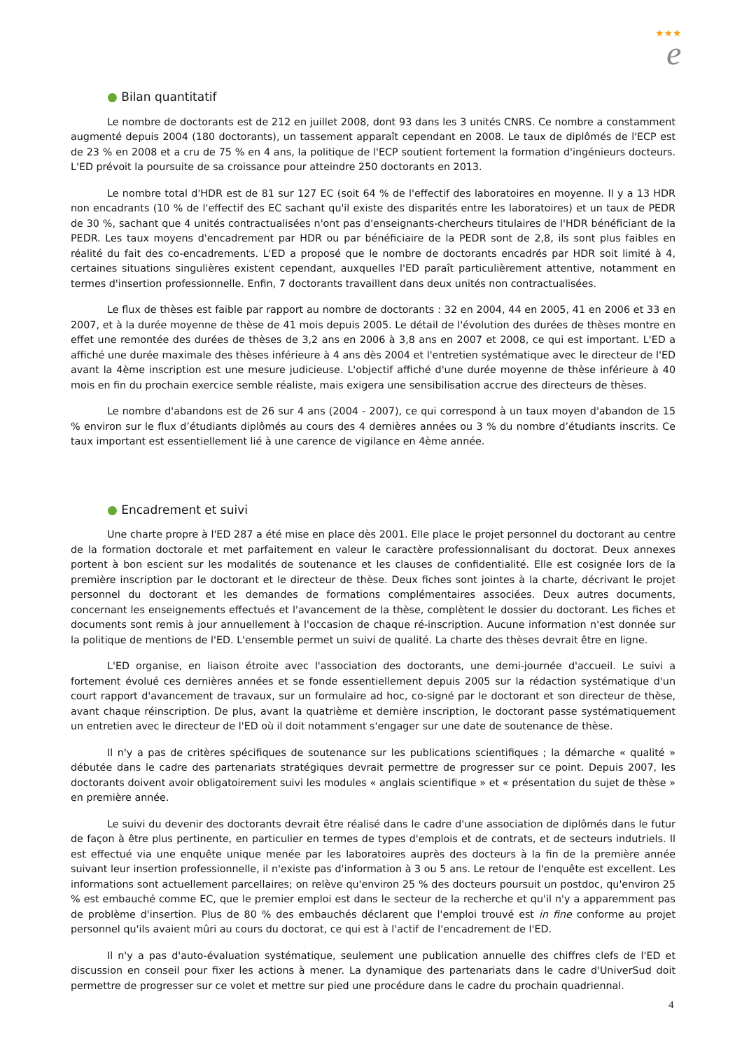★★★
e
● Bilan quantitatif
Le nombre de doctorants est de 212 en juillet 2008, dont 93 dans les 3 unités CNRS. Ce nombre a constamment augmenté depuis 2004 (180 doctorants), un tassement apparaît cependant en 2008. Le taux de diplômés de l'ECP est de 23 % en 2008 et a cru de 75 % en 4 ans, la politique de l'ECP soutient fortement la formation d'ingénieurs docteurs. L'ED prévoit la poursuite de sa croissance pour atteindre 250 doctorants en 2013.
Le nombre total d'HDR est de 81 sur 127 EC (soit 64 % de l'effectif des laboratoires en moyenne. Il y a 13 HDR non encadrants (10 % de l'effectif des EC sachant qu'il existe des disparités entre les laboratoires) et un taux de PEDR de 30 %, sachant que 4 unités contractualisées n'ont pas d'enseignants-chercheurs titulaires de l'HDR bénéficiant de la PEDR. Les taux moyens d'encadrement par HDR ou par bénéficiaire de la PEDR sont de 2,8, ils sont plus faibles en réalité du fait des co-encadrements. L'ED a proposé que le nombre de doctorants encadrés par HDR soit limité à 4, certaines situations singulières existent cependant, auxquelles l'ED paraît particulièrement attentive, notamment en termes d'insertion professionnelle. Enfin, 7 doctorants travaillent dans deux unités non contractualisées.
Le flux de thèses est faible par rapport au nombre de doctorants : 32 en 2004, 44 en 2005, 41 en 2006 et 33 en 2007, et à la durée moyenne de thèse de 41 mois depuis 2005. Le détail de l'évolution des durées de thèses montre en effet une remontée des durées de thèses de 3,2 ans en 2006 à 3,8 ans en 2007 et 2008, ce qui est important. L'ED a affiché une durée maximale des thèses inférieure à 4 ans dès 2004 et l'entretien systématique avec le directeur de l'ED avant la 4ème inscription est une mesure judicieuse. L'objectif affiché d'une durée moyenne de thèse inférieure à 40 mois en fin du prochain exercice semble réaliste, mais exigera une sensibilisation accrue des directeurs de thèses.
Le nombre d'abandons est de 26 sur 4 ans (2004 - 2007), ce qui correspond à un taux moyen d'abandon de 15 % environ sur le flux d’étudiants diplômés au cours des 4 dernières années ou 3 % du nombre d’étudiants inscrits. Ce taux important est essentiellement lié à une carence de vigilance en 4ème année.
● Encadrement et suivi
Une charte propre à l'ED 287 a été mise en place dès 2001. Elle place le projet personnel du doctorant au centre de la formation doctorale et met parfaitement en valeur le caractère professionnalisant du doctorat. Deux annexes portent à bon escient sur les modalités de soutenance et les clauses de confidentialité. Elle est cosignée lors de la première inscription par le doctorant et le directeur de thèse. Deux fiches sont jointes à la charte, décrivant le projet personnel du doctorant et les demandes de formations complémentaires associées. Deux autres documents, concernant les enseignements effectués et l'avancement de la thèse, complètent le dossier du doctorant. Les fiches et documents sont remis à jour annuellement à l'occasion de chaque ré-inscription. Aucune information n'est donnée sur la politique de mentions de l'ED. L'ensemble permet un suivi de qualité. La charte des thèses devrait être en ligne.
L'ED organise, en liaison étroite avec l'association des doctorants, une demi-journée d'accueil. Le suivi a fortement évolué ces dernières années et se fonde essentiellement depuis 2005 sur la rédaction systématique d'un court rapport d'avancement de travaux, sur un formulaire ad hoc, co-signé par le doctorant et son directeur de thèse, avant chaque réinscription. De plus, avant la quatrième et dernière inscription, le doctorant passe systématiquement un entretien avec le directeur de l'ED où il doit notamment s'engager sur une date de soutenance de thèse.
Il n'y a pas de critères spécifiques de soutenance sur les publications scientifiques ; la démarche « qualité » débutée dans le cadre des partenariats stratégiques devrait permettre de progresser sur ce point. Depuis 2007, les doctorants doivent avoir obligatoirement suivi les modules « anglais scientifique » et « présentation du sujet de thèse » en première année.
Le suivi du devenir des doctorants devrait être réalisé dans le cadre d'une association de diplômés dans le futur de façon à être plus pertinente, en particulier en termes de types d'emplois et de contrats, et de secteurs indutriels. Il est effectué via une enquête unique menée par les laboratoires auprès des docteurs à la fin de la première année suivant leur insertion professionnelle, il n'existe pas d'information à 3 ou 5 ans. Le retour de l'enquête est excellent. Les informations sont actuellement parcellaires; on relève qu'environ 25 % des docteurs poursuit un postdoc, qu'environ 25 % est embauché comme EC, que le premier emploi est dans le secteur de la recherche et qu'il n'y a apparemment pas de problème d'insertion. Plus de 80 % des embauchés déclarent que l'emploi trouvé est in fine conforme au projet personnel qu'ils avaient mûri au cours du doctorat, ce qui est à l'actif de l'encadrement de l'ED.
Il n'y a pas d'auto-évaluation systématique, seulement une publication annuelle des chiffres clefs de l'ED et discussion en conseil pour fixer les actions à mener. La dynamique des partenariats dans le cadre d'UniverSud doit permettre de progresser sur ce volet et mettre sur pied une procédure dans le cadre du prochain quadriennal.
4